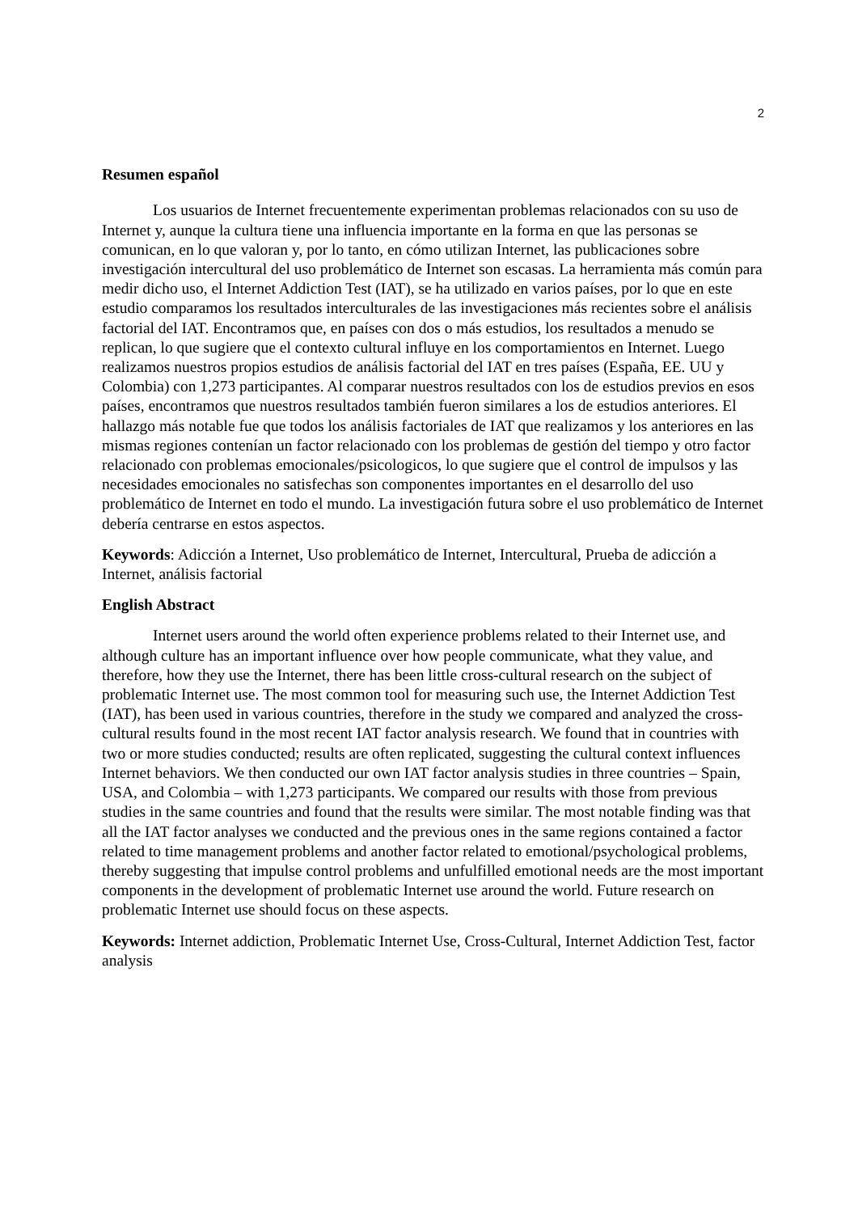2
Resumen español
Los usuarios de Internet frecuentemente experimentan problemas relacionados con su uso de Internet y, aunque la cultura tiene una influencia importante en la forma en que las personas se comunican, en lo que valoran y, por lo tanto, en cómo utilizan Internet, las publicaciones sobre investigación intercultural del uso problemático de Internet son escasas. La herramienta más común para medir dicho uso, el Internet Addiction Test (IAT), se ha utilizado en varios países, por lo que en este estudio comparamos los resultados interculturales de las investigaciones más recientes sobre el análisis factorial del IAT. Encontramos que, en países con dos o más estudios, los resultados a menudo se replican, lo que sugiere que el contexto cultural influye en los comportamientos en Internet. Luego realizamos nuestros propios estudios de análisis factorial del IAT en tres países (España, EE. UU y Colombia) con 1,273 participantes. Al comparar nuestros resultados con los de estudios previos en esos países, encontramos que nuestros resultados también fueron similares a los de estudios anteriores. El hallazgo más notable fue que todos los análisis factoriales de IAT que realizamos y los anteriores en las mismas regiones contenían un factor relacionado con los problemas de gestión del tiempo y otro factor relacionado con problemas emocionales/psicologicos, lo que sugiere que el control de impulsos y las necesidades emocionales no satisfechas son componentes importantes en el desarrollo del uso problemático de Internet en todo el mundo. La investigación futura sobre el uso problemático de Internet debería centrarse en estos aspectos.
Keywords: Adicción a Internet, Uso problemático de Internet, Intercultural, Prueba de adicción a Internet, análisis factorial
English Abstract
Internet users around the world often experience problems related to their Internet use, and although culture has an important influence over how people communicate, what they value, and therefore, how they use the Internet, there has been little cross-cultural research on the subject of problematic Internet use. The most common tool for measuring such use, the Internet Addiction Test (IAT), has been used in various countries, therefore in the study we compared and analyzed the cross-cultural results found in the most recent IAT factor analysis research. We found that in countries with two or more studies conducted; results are often replicated, suggesting the cultural context influences Internet behaviors. We then conducted our own IAT factor analysis studies in three countries – Spain, USA, and Colombia – with 1,273 participants. We compared our results with those from previous studies in the same countries and found that the results were similar. The most notable finding was that all the IAT factor analyses we conducted and the previous ones in the same regions contained a factor related to time management problems and another factor related to emotional/psychological problems, thereby suggesting that impulse control problems and unfulfilled emotional needs are the most important components in the development of problematic Internet use around the world. Future research on problematic Internet use should focus on these aspects.
Keywords: Internet addiction, Problematic Internet Use, Cross-Cultural, Internet Addiction Test, factor analysis